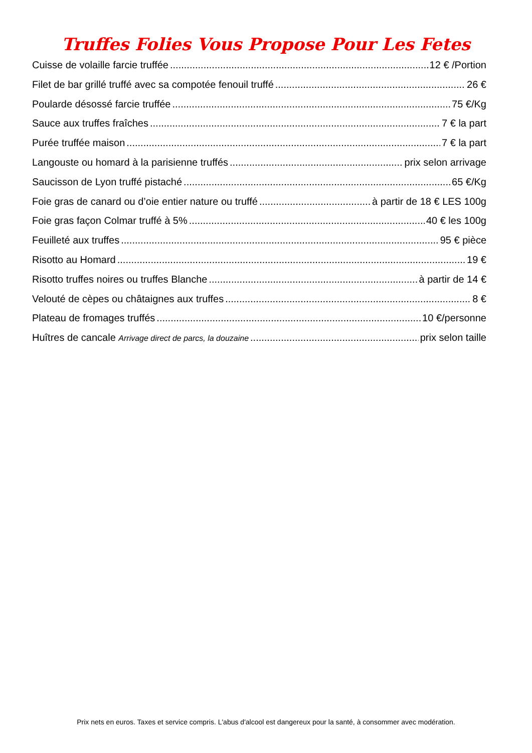Truffes Folies Vous Propose Pour Les Fetes
Cuisse de volaille farcie truffée 12 € /Portion
Filet de bar grillé truffé avec sa compotée fenouil truffé 26 €
Poularde désossé farcie truffée 75 €/Kg
Sauce aux truffes fraîches 7 € la part
Purée truffée maison 7 € la part
Langouste ou homard à la parisienne truffés prix selon arrivage
Saucisson de Lyon truffé pistaché 65 €/Kg
Foie gras de canard ou d’oie entier nature ou truffé à partir de 18 € LES 100g
Foie gras façon Colmar truffé à 5% 40 € les 100g
Feuilleté aux truffes 95 € pièce
Risotto au Homard 19 €
Risotto truffes noires ou truffes Blanche à partir de 14 €
Velouté de cèpes ou châtaignes aux truffes 8 €
Plateau de fromages truffés 10 €/personne
Huîtres de cancale Arrivage direct de parcs, la douzaine prix selon taille
Prix nets en euros. Taxes et service compris. L'abus d'alcool est dangereux pour la santé, à consommer avec modération.